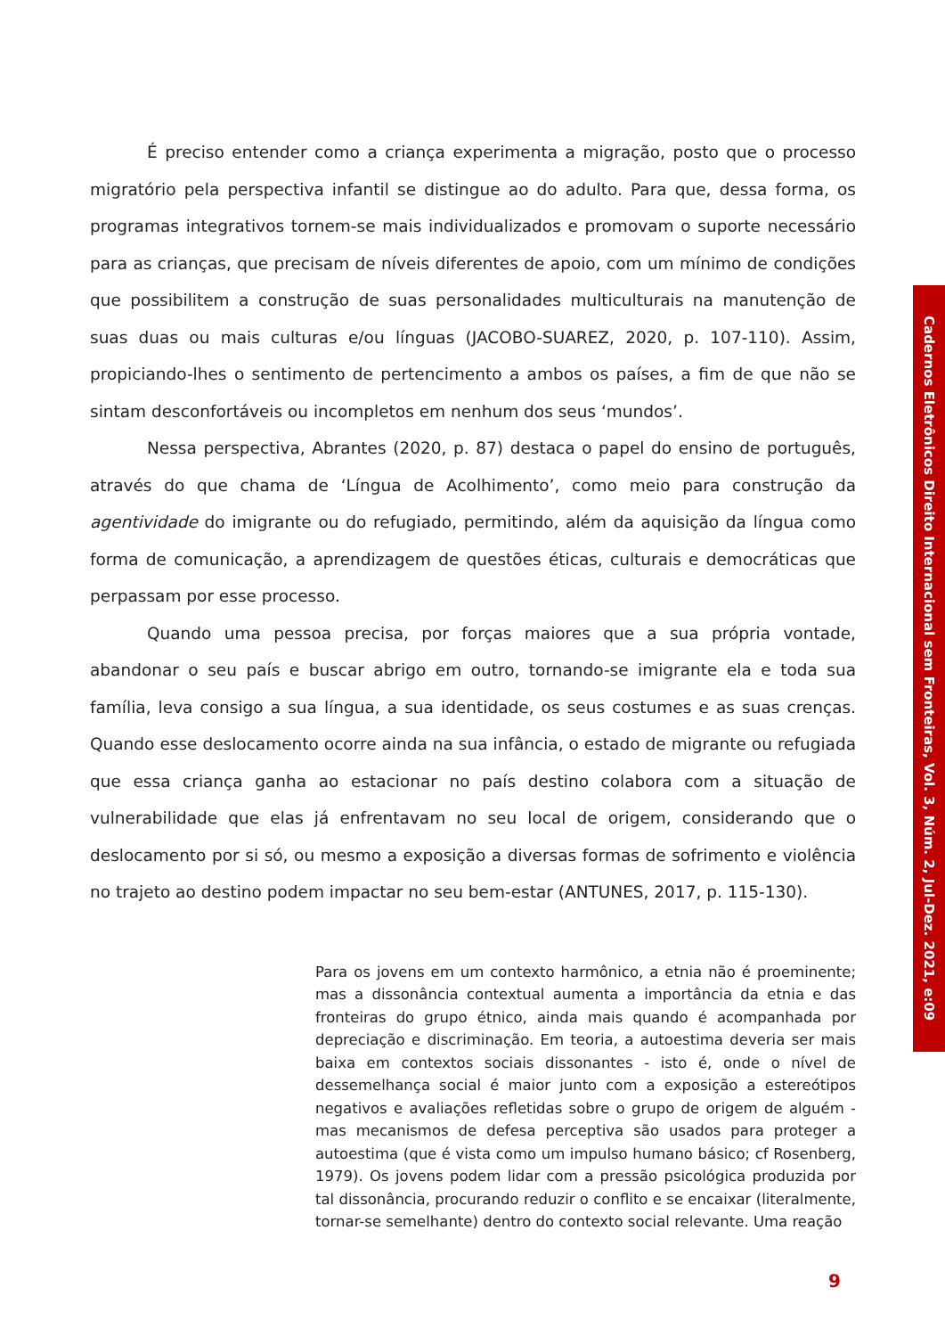É preciso entender como a criança experimenta a migração, posto que o processo migratório pela perspectiva infantil se distingue ao do adulto. Para que, dessa forma, os programas integrativos tornem-se mais individualizados e promovam o suporte necessário para as crianças, que precisam de níveis diferentes de apoio, com um mínimo de condições que possibilitem a construção de suas personalidades multiculturais na manutenção de suas duas ou mais culturas e/ou línguas (JACOBO-SUAREZ, 2020, p. 107-110). Assim, propiciando-lhes o sentimento de pertencimento a ambos os países, a fim de que não se sintam desconfortáveis ou incompletos em nenhum dos seus ‘mundos’.
Nessa perspectiva, Abrantes (2020, p. 87) destaca o papel do ensino de português, através do que chama de ‘Língua de Acolhimento’, como meio para construção da agentividade do imigrante ou do refugiado, permitindo, além da aquisição da língua como forma de comunicação, a aprendizagem de questões éticas, culturais e democráticas que perpassam por esse processo.
Quando uma pessoa precisa, por forças maiores que a sua própria vontade, abandonar o seu país e buscar abrigo em outro, tornando-se imigrante ela e toda sua família, leva consigo a sua língua, a sua identidade, os seus costumes e as suas crenças. Quando esse deslocamento ocorre ainda na sua infância, o estado de migrante ou refugiada que essa criança ganha ao estacionar no país destino colabora com a situação de vulnerabilidade que elas já enfrentavam no seu local de origem, considerando que o deslocamento por si só, ou mesmo a exposição a diversas formas de sofrimento e violência no trajeto ao destino podem impactar no seu bem-estar (ANTUNES, 2017, p. 115-130).
Para os jovens em um contexto harmônico, a etnia não é proeminente; mas a dissonância contextual aumenta a importância da etnia e das fronteiras do grupo étnico, ainda mais quando é acompanhada por depreciação e discriminação. Em teoria, a autoestima deveria ser mais baixa em contextos sociais dissonantes - isto é, onde o nível de dessemelhança social é maior junto com a exposição a estereótipos negativos e avaliações refletidas sobre o grupo de origem de alguém - mas mecanismos de defesa perceptiva são usados para proteger a autoestima (que é vista como um impulso humano básico; cf Rosenberg, 1979). Os jovens podem lidar com a pressão psicológica produzida por tal dissonância, procurando reduzir o conflito e se encaixar (literalmente, tornar-se semelhante) dentro do contexto social relevante. Uma reação
Cadernos Eletrônicos Direito Internacional sem Fronteiras, Vol. 3, Núm. 2, Jul-Dez. 2021, e:09
9